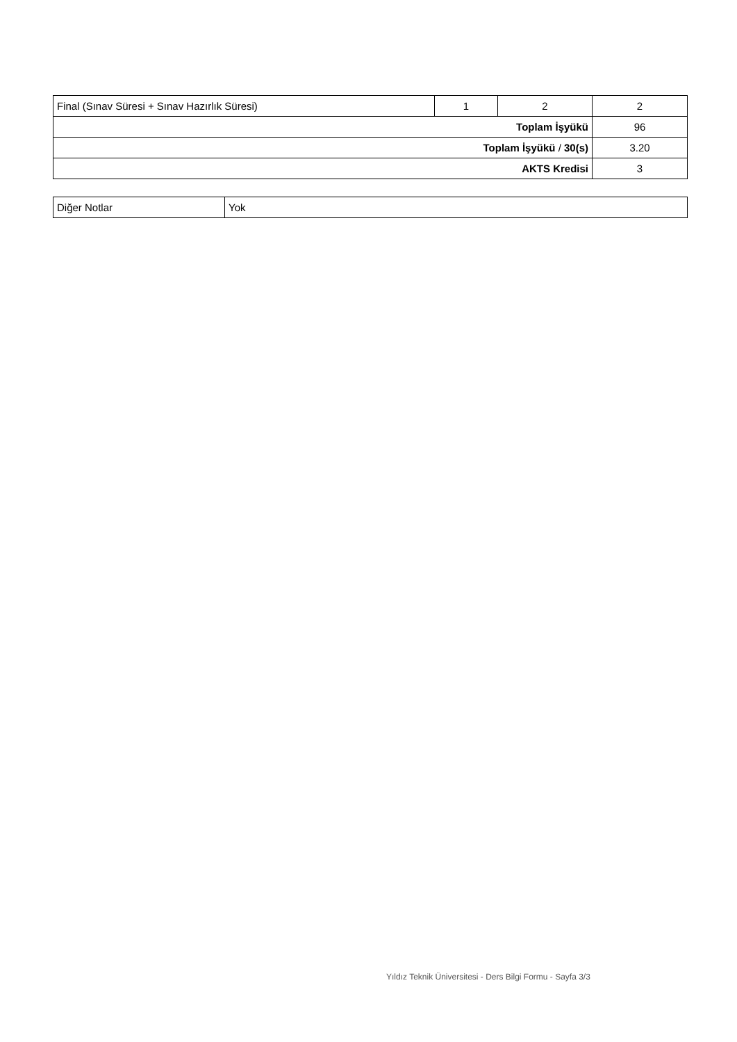| Final (Sınav Süresi + Sınav Hazırlık Süresi) | 1 | 2 | 2 |
| Toplam İşyükü | | | 96 |
| Toplam İşyükü / 30(s) | | | 3.20 |
| AKTS Kredisi | | | 3 |
| Diğer Notlar | Yok |
Yıldız Teknik Üniversitesi - Ders Bilgi Formu - Sayfa 3/3